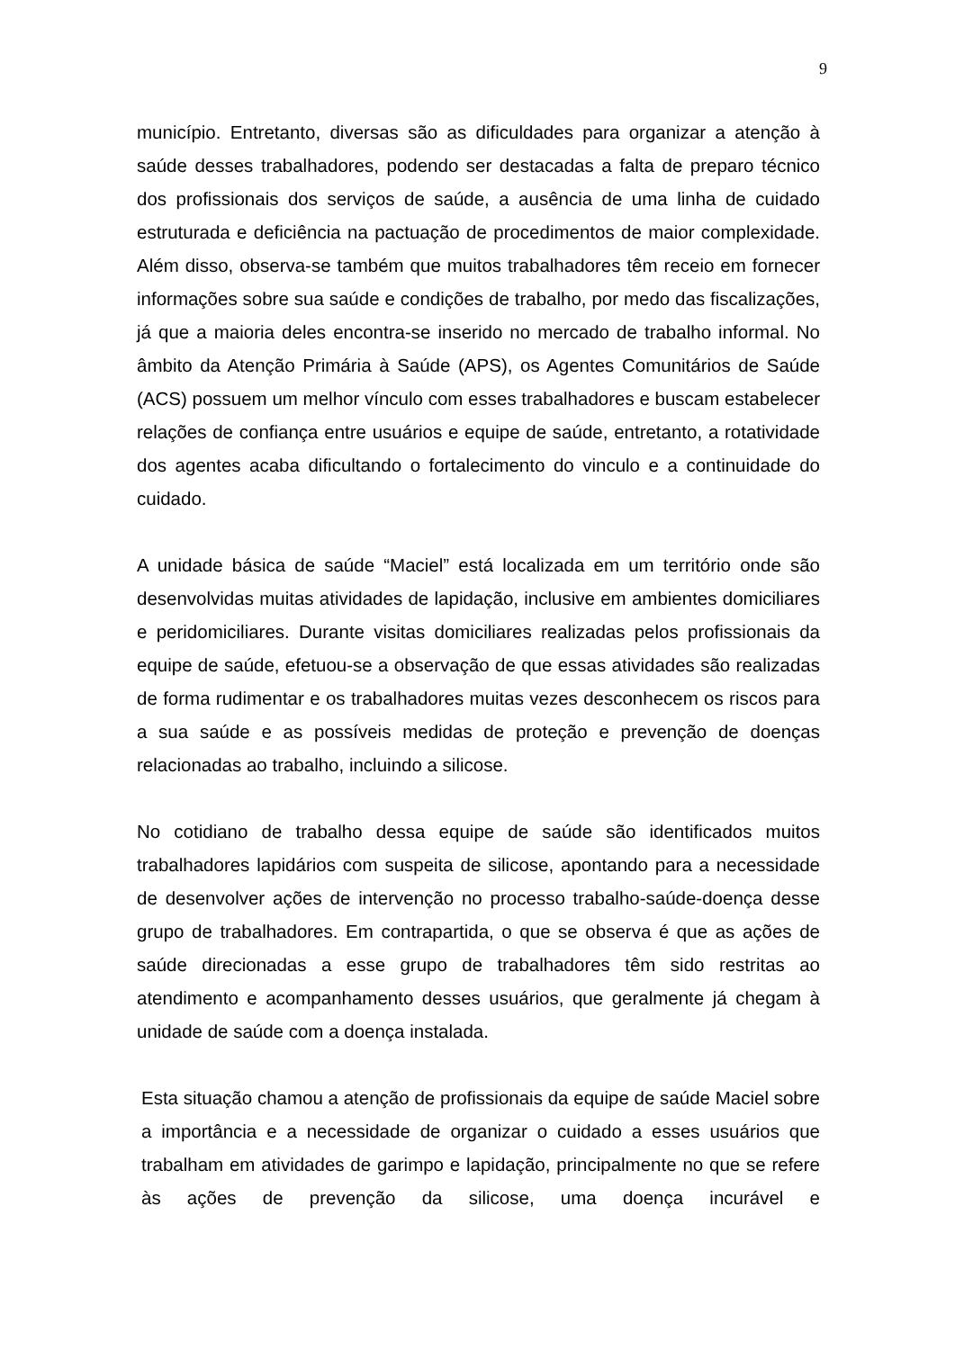9
município. Entretanto, diversas são as dificuldades para organizar a atenção à saúde desses trabalhadores, podendo ser destacadas a falta de preparo técnico dos profissionais dos serviços de saúde, a ausência de uma linha de cuidado estruturada e deficiência na pactuação de procedimentos de maior complexidade. Além disso, observa-se também que muitos trabalhadores têm receio em fornecer informações sobre sua saúde e condições de trabalho, por medo das fiscalizações, já que a maioria deles encontra-se inserido no mercado de trabalho informal. No âmbito da Atenção Primária à Saúde (APS), os Agentes Comunitários de Saúde (ACS) possuem um melhor vínculo com esses trabalhadores e buscam estabelecer relações de confiança entre usuários e equipe de saúde, entretanto, a rotatividade dos agentes acaba dificultando o fortalecimento do vinculo e a continuidade do cuidado.
A unidade básica de saúde “Maciel” está localizada em um território onde são desenvolvidas muitas atividades de lapidação, inclusive em ambientes domiciliares e peridomiciliares. Durante visitas domiciliares realizadas pelos profissionais da equipe de saúde, efetuou-se a observação de que essas atividades são realizadas de forma rudimentar e os trabalhadores muitas vezes desconhecem os riscos para a sua saúde e as possíveis medidas de proteção e prevenção de doenças relacionadas ao trabalho, incluindo a silicose.
No cotidiano de trabalho dessa equipe de saúde são identificados muitos trabalhadores lapidários com suspeita de silicose, apontando para a necessidade de desenvolver ações de intervenção no processo trabalho-saúde-doença desse grupo de trabalhadores. Em contrapartida, o que se observa é que as ações de saúde direcionadas a esse grupo de trabalhadores têm sido restritas ao atendimento e acompanhamento desses usuários, que geralmente já chegam à unidade de saúde com a doença instalada.
Esta situação chamou a atenção de profissionais da equipe de saúde Maciel sobre a importância e a necessidade de organizar o cuidado a esses usuários que trabalham em atividades de garimpo e lapidação, principalmente no que se refere às ações de prevenção da silicose, uma doença incurável e